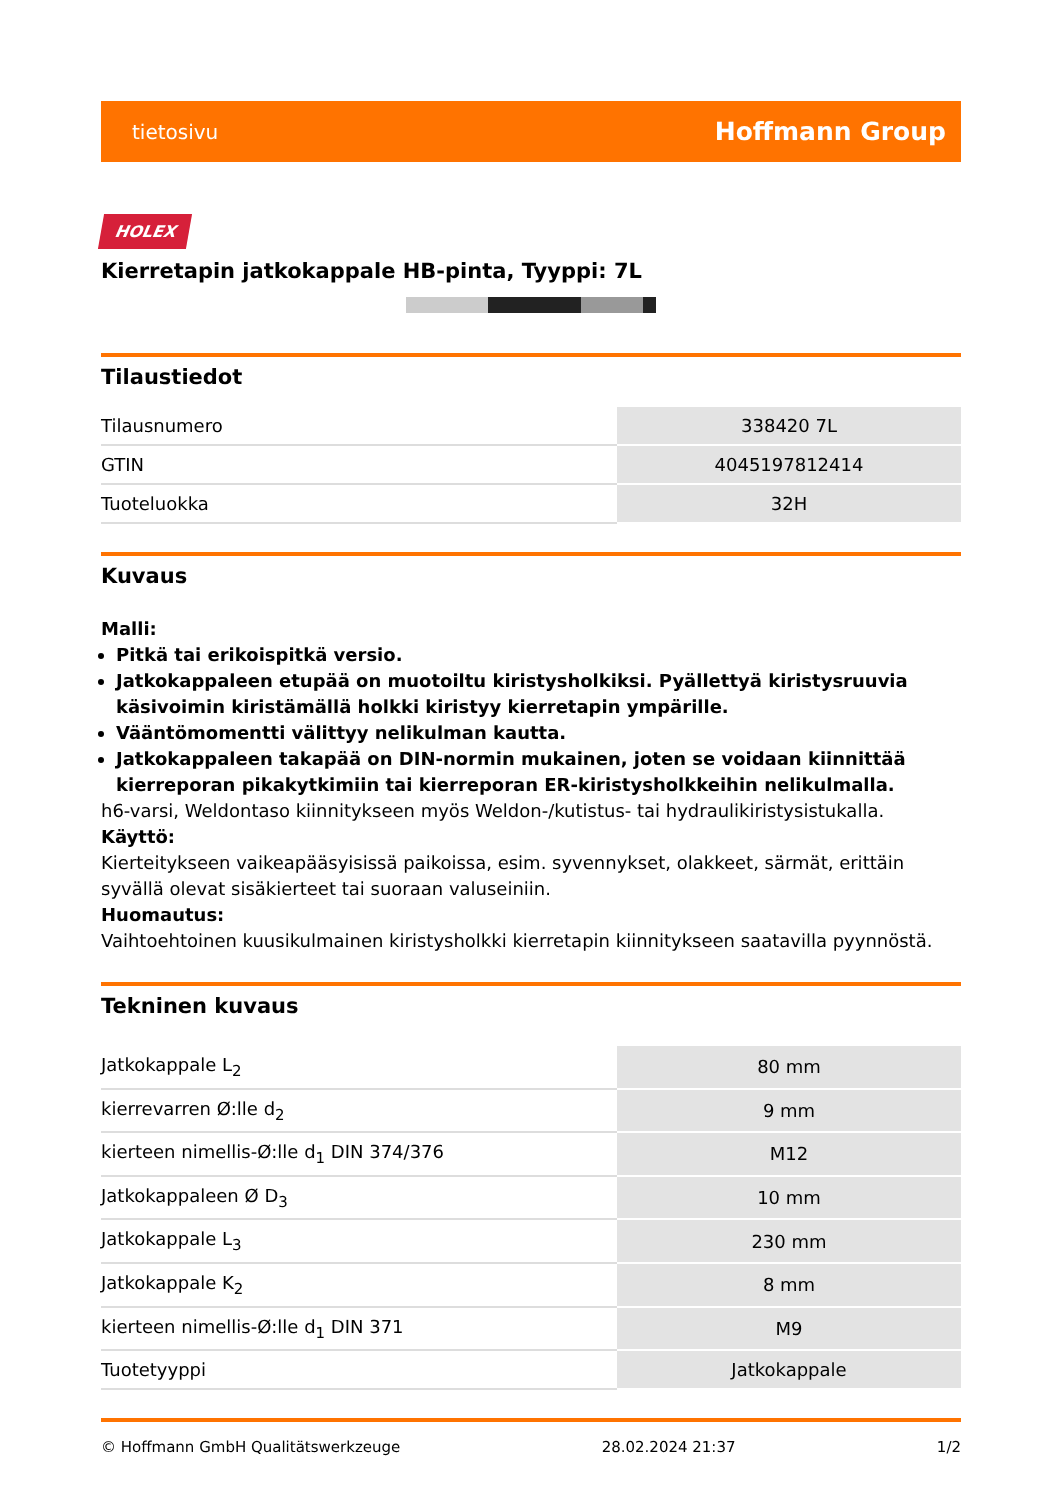tietosivu Hoffmann Group
HOLEX
Kierretapin jatkokappale HB-pinta, Tyyppi: 7L
Tilaustiedot
| Tilausnumero | 338420 7L |
| GTIN | 4045197812414 |
| Tuoteluokka | 32H |
Kuvaus
Malli:
Pitkä tai erikoispitkä versio.
Jatkokappaleen etupää on muotoiltu kiristysholkiksi. Pyällettyä kiristysruuvia käsivoimin kiristämällä holkki kiristyy kierretapin ympärille.
Vääntömomentti välittyy nelikulman kautta.
Jatkokappaleen takapää on DIN-normin mukainen, joten se voidaan kiinnittää kierreporan pikakytkimiin tai kierreporan ER-kiristysholkkeihin nelikulmalla.
h6-varsi, Weldontaso kiinnitykseen myös Weldon-/kutistus- tai hydraulikiristysistukalla.
Käyttö:
Kierteitykseen vaikeapääsyisissä paikoissa, esim. syvennykset, olakkeet, särmät, erittäin syvällä olevat sisäkierteet tai suoraan valuseiniin.
Huomautus:
Vaihtoehtoinen kuusikulmainen kiristysholkki kierretapin kiinnitykseen saatavilla pyynnöstä.
Tekninen kuvaus
| Jatkokappale L<sub>2</sub> | 80 mm |
| kierrevarren Ø:lle d<sub>2</sub> | 9 mm |
| kierteen nimellis-Ø:lle d<sub>1</sub> DIN 374/376 | M12 |
| Jatkokappaleen Ø D<sub>3</sub> | 10 mm |
| Jatkokappale L<sub>3</sub> | 230 mm |
| Jatkokappale K<sub>2</sub> | 8 mm |
| kierteen nimellis-Ø:lle d<sub>1</sub> DIN 371 | M9 |
| Tuotetyyppi | Jatkokappale |
© Hoffmann GmbH Qualitätswerkzeuge 28.02.2024 21:37 1/2